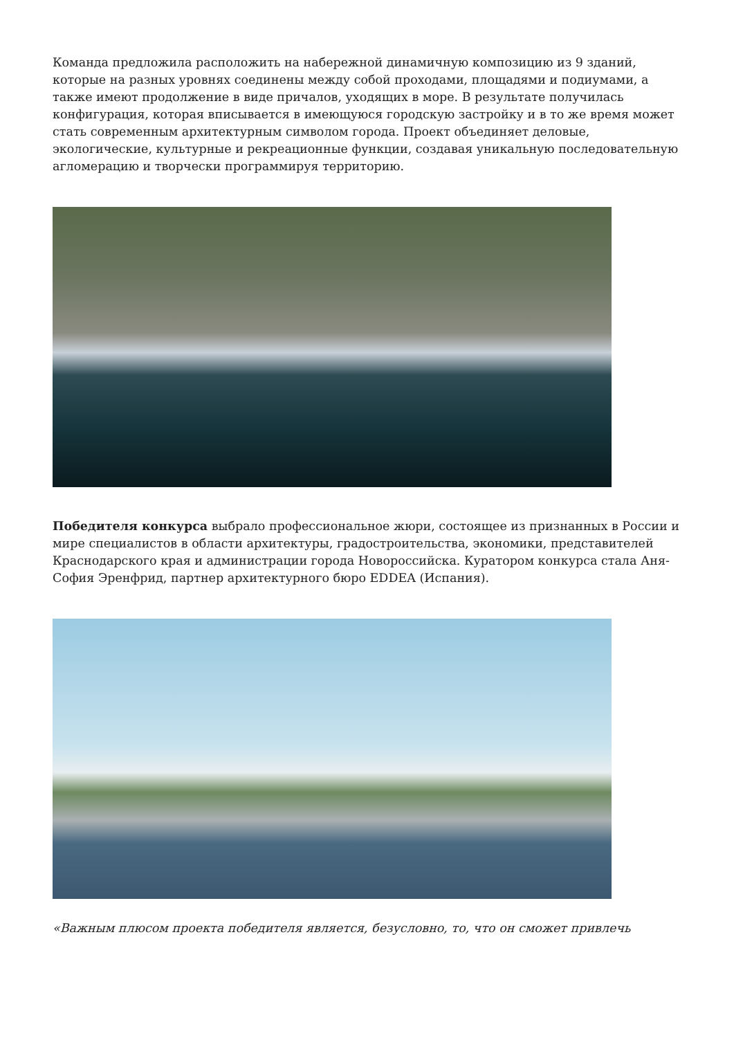Команда предложила расположить на набережной динамичную композицию из 9 зданий, которые на разных уровнях соединены между собой проходами, площадями и подиумами, а также имеют продолжение в виде причалов, уходящих в море. В результате получилась конфигурация, которая вписывается в имеющуюся городскую застройку и в то же время может стать современным архитектурным символом города. Проект объединяет деловые, экологические, культурные и рекреационные функции, создавая уникальную последовательную агломерацию и творчески программируя территорию.
Победителя конкурса выбрало профессиональное жюри, состоящее из признанных в России и мире специалистов в области архитектуры, градостроительства, экономики, представителей Краснодарского края и администрации города Новороссийска. Куратором конкурса стала Аня-София Эренфрид, партнер архитектурного бюро EDDEA (Испания).
«Важным плюсом проекта победителя является, безусловно, то, что он сможет привлечь